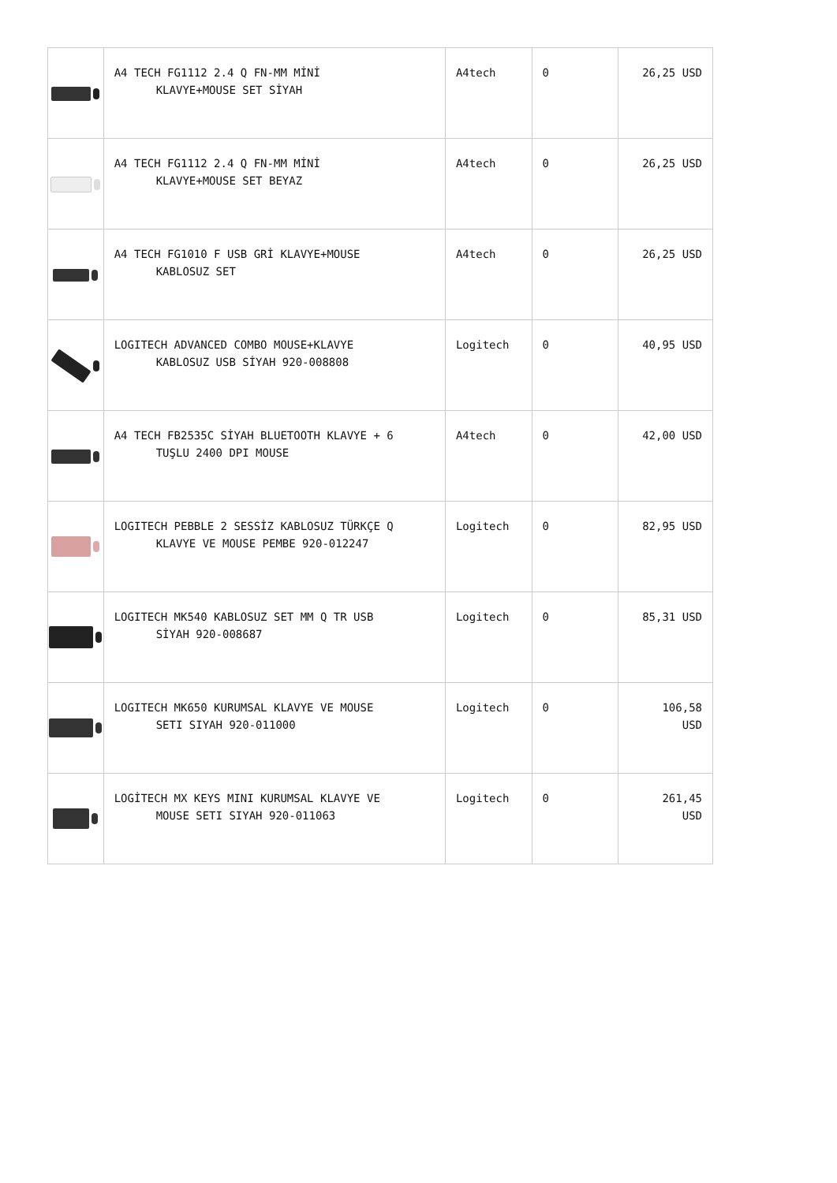| | A4 TECH FG1112 2.4 Q FN-MM MİNİ KLAVYE+MOUSE SET SİYAH | A4tech | 0 | 26,25 USD |
| | A4 TECH FG1112 2.4 Q FN-MM MİNİ KLAVYE+MOUSE SET BEYAZ | A4tech | 0 | 26,25 USD |
| | A4 TECH FG1010 F USB GRİ KLAVYE+MOUSE KABLOSUZ SET | A4tech | 0 | 26,25 USD |
| | LOGITECH ADVANCED COMBO MOUSE+KLAVYE KABLOSUZ USB SİYAH 920-008808 | Logitech | 0 | 40,95 USD |
| | A4 TECH FB2535C SİYAH BLUETOOTH KLAVYE + 6 TUŞLU 2400 DPI MOUSE | A4tech | 0 | 42,00 USD |
| | LOGITECH PEBBLE 2 SESSİZ KABLOSUZ TÜRKÇE Q KLAVYE VE MOUSE PEMBE 920-012247 | Logitech | 0 | 82,95 USD |
| | LOGITECH MK540 KABLOSUZ SET MM Q TR USB SİYAH 920-008687 | Logitech | 0 | 85,31 USD |
| | LOGITECH MK650 KURUMSAL KLAVYE VE MOUSE SETI SIYAH 920-011000 | Logitech | 0 | 106,58 USD |
| | LOGİTECH MX KEYS MINI KURUMSAL KLAVYE VE MOUSE SETI SIYAH 920-011063 | Logitech | 0 | 261,45 USD |